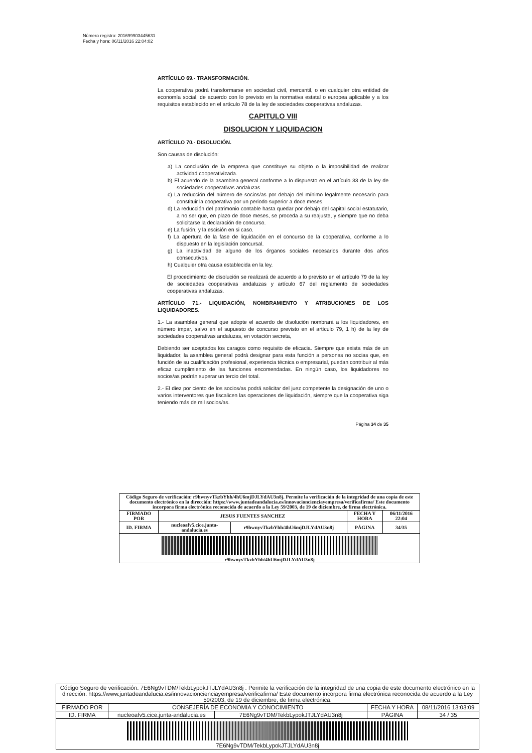Número registro: 201699903445631
Fecha y hora: 06/11/2016 22:04:02
ARTÍCULO 69.- TRANSFORMACIÓN.
La cooperativa podrá transformarse en sociedad civil, mercantil, o en cualquier otra entidad de economía social, de acuerdo con lo previsto en la normativa estatal o europea aplicable y a los requisitos establecido en el artículo 78 de la ley de sociedades cooperativas andaluzas.
CAPITULO VIII
DISOLUCION Y LIQUIDACION
ARTÍCULO 70.- DISOLUCIÓN.
Son causas de disolución:
a) La conclusión de la empresa que constituye su objeto o la imposibilidad de realizar actividad cooperativizada.
b) El acuerdo de la asamblea general conforme a lo dispuesto en el artículo 33 de la ley de sociedades cooperativas andaluzas.
c) La reducción del número de socios/as por debajo del mínimo legalmente necesario para constituir la cooperativa por un periodo superior a doce meses.
d) La reducción del patrimonio contable hasta quedar por debajo del capital social estatutario, a no ser que, en plazo de doce meses, se proceda a su reajuste, y siempre que no deba solicitarse la declaración de concurso.
e) La fusión, y la escisión en si caso.
f) La apertura de la fase de liquidación en el concurso de la cooperativa, conforme a lo dispuesto en la legislación concursal.
g) La inactividad de alguno de los órganos sociales necesarios durante dos años consecutivos.
h) Cualquier otra causa establecida en la ley.
El procedimiento de disolución se realizará de acuerdo a lo previsto en el artículo 79 de la ley de sociedades cooperativas andaluzas y artículo 67 del reglamento de sociedades cooperativas andaluzas.
ARTÍCULO 71.- LIQUIDACIÓN, NOMBRAMIENTO Y ATRIBUCIONES DE LOS LIQUIDADORES.
1.- La asamblea general que adopte el acuerdo de disolución nombrará a los liquidadores, en número impar, salvo en el supuesto de concurso previsto en el artículo 79, 1 h) de la ley de sociedades cooperativas andaluzas, en votación secreta,
Debiendo ser aceptados los caragos como requisito de eficacia. Siempre que exista más de un liquidador, la asamblea general podrá designar para esta función a personas no socias que, en función de su cualificación profesional, experiencia técnica o empresarial, puedan contribuir al más eficaz cumplimiento de las funciones encomendadas. En ningún caso, los liquidadores no socios/as podrán superar un tercio del total.
2.- El diez por ciento de los socios/as podrá solicitar del juez competente la designación de uno o varios interventores que fiscalicen las operaciones de liquidación, siempre que la cooperativa siga teniendo más de mil socios/as.
Página 34 de 35
| Código Seguro de verificación: r9hwnyvTkzbYhh/4hU6mjDJLYdAU3n8j. Permite la verificación de la integridad de una copia de este documento electrónico en la dirección: https://www.juntadeandalucia.es/innovacioncienciayempresa/verificafirma/ Este documento incorpora firma electrónica reconocida de acuerdo a la Ley 59/2003, de 19 de diciembre, de firma electrónica. | | | | |
| FIRMADO POR | JESUS FUENTES SANCHEZ | | FECHA Y HORA | 06/11/2016 22:04 |
| ID. FIRMA | nucleoafv5.cice.junta-andalucia.es | r9hwnyvTkzbYhh/4hU6mjDJLYdAU3n8j | PÁGINA | 34/35 |
| r9hwnyvTkzbYhh/4hU6mjDJLYdAU3n8j | | | | |
| Código Seguro de verificación: 7E6Ng9vTDM/TekbLypokJTJLYdAU3n8j . Permite la verificación de la integridad de una copia de este documento electrónico en la dirección: https://www.juntadeandalucia.es/innovacioncienciayempresa/verificafirma/ Este documento incorpora firma electrónica reconocida de acuerdo a la Ley 59/2003, de 19 de diciembre, de firma electrónica. | | | | |
| FIRMADO POR | CONSEJERÍA DE ECONOMIA Y CONOCIMIENTO | | FECHA Y HORA | 08/11/2016 13:03:09 |
| ID. FIRMA | nucleoafv5.cice.junta-andalucia.es | 7E6Ng9vTDM/TekbLypokJTJLYdAU3n8j | PÁGINA | 34 / 35 |
| 7E6Ng9vTDM/TekbLypokJTJLYdAU3n8j | | | | |